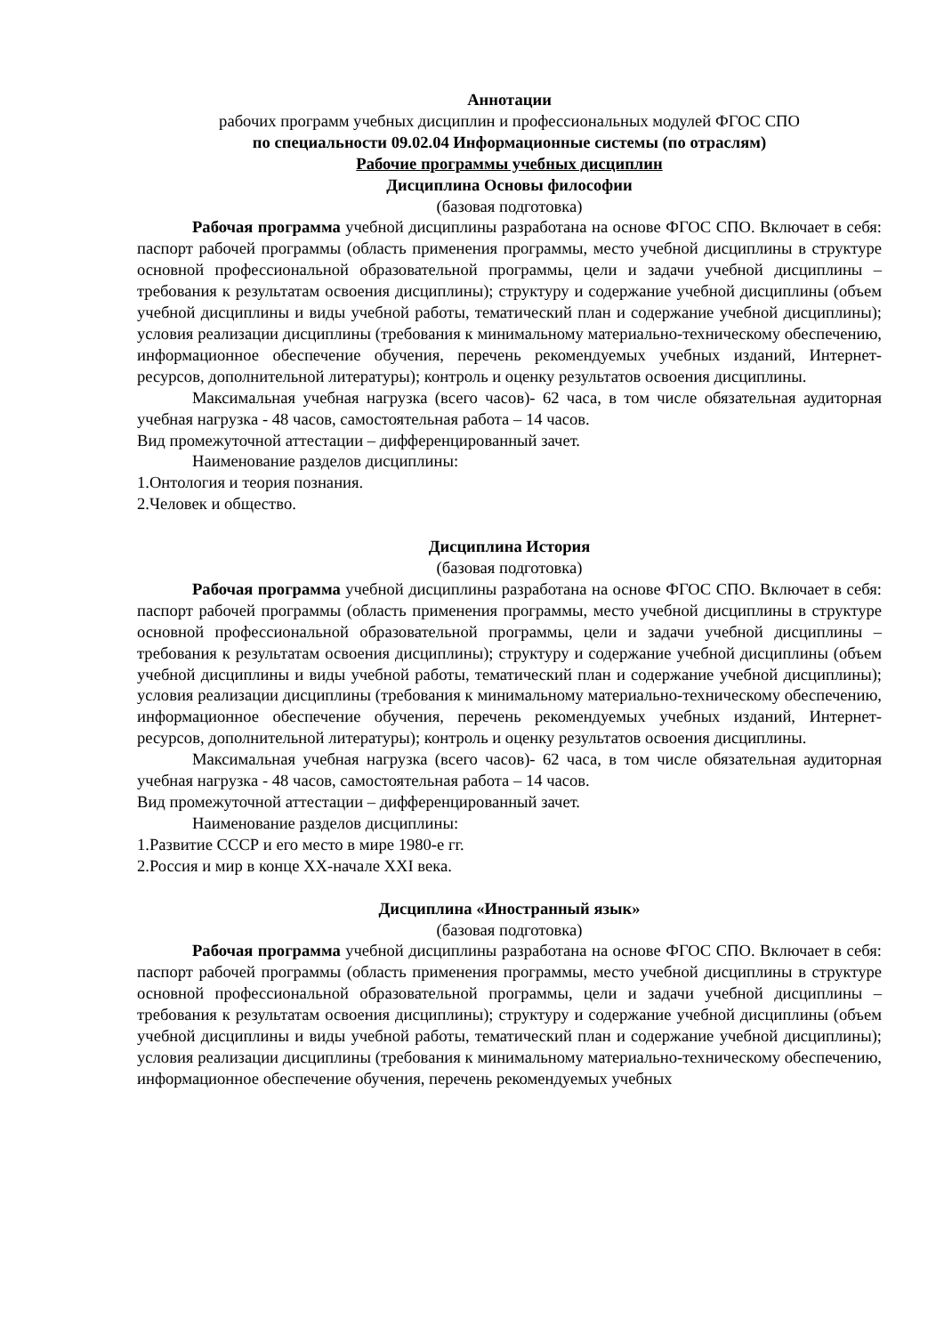Аннотации
рабочих программ учебных дисциплин и профессиональных модулей ФГОС СПО
по специальности 09.02.04 Информационные системы (по отраслям)
Рабочие программы учебных дисциплин
Дисциплина Основы философии
(базовая подготовка)
Рабочая программа учебной дисциплины разработана на основе ФГОС СПО. Включает в себя: паспорт рабочей программы (область применения программы, место учебной дисциплины в структуре основной профессиональной образовательной программы, цели и задачи учебной дисциплины – требования к результатам освоения дисциплины); структуру и содержание учебной дисциплины (объем учебной дисциплины и виды учебной работы, тематический план и содержание учебной дисциплины); условия реализации дисциплины (требования к минимальному материально-техническому обеспечению, информационное обеспечение обучения, перечень рекомендуемых учебных изданий, Интернет-ресурсов, дополнительной литературы); контроль и оценку результатов освоения дисциплины.
Максимальная учебная нагрузка (всего часов)- 62 часа, в том числе обязательная аудиторная учебная нагрузка - 48 часов, самостоятельная работа – 14 часов.
Вид промежуточной аттестации – дифференцированный зачет.
Наименование разделов дисциплины:
1.Онтология и теория познания.
2.Человек и общество.
Дисциплина История
(базовая подготовка)
Рабочая программа учебной дисциплины разработана на основе ФГОС СПО. Включает в себя: паспорт рабочей программы (область применения программы, место учебной дисциплины в структуре основной профессиональной образовательной программы, цели и задачи учебной дисциплины – требования к результатам освоения дисциплины); структуру и содержание учебной дисциплины (объем учебной дисциплины и виды учебной работы, тематический план и содержание учебной дисциплины); условия реализации дисциплины (требования к минимальному материально-техническому обеспечению, информационное обеспечение обучения, перечень рекомендуемых учебных изданий, Интернет-ресурсов, дополнительной литературы); контроль и оценку результатов освоения дисциплины.
Максимальная учебная нагрузка (всего часов)- 62 часа, в том числе обязательная аудиторная учебная нагрузка - 48 часов, самостоятельная работа – 14 часов.
Вид промежуточной аттестации – дифференцированный зачет.
Наименование разделов дисциплины:
1.Развитие СССР и его место в мире 1980-е гг.
2.Россия и мир в конце XX-начале XXI века.
Дисциплина «Иностранный язык»
(базовая подготовка)
Рабочая программа учебной дисциплины разработана на основе ФГОС СПО. Включает в себя: паспорт рабочей программы (область применения программы, место учебной дисциплины в структуре основной профессиональной образовательной программы, цели и задачи учебной дисциплины – требования к результатам освоения дисциплины); структуру и содержание учебной дисциплины (объем учебной дисциплины и виды учебной работы, тематический план и содержание учебной дисциплины); условия реализации дисциплины (требования к минимальному материально-техническому обеспечению, информационное обеспечение обучения, перечень рекомендуемых учебных